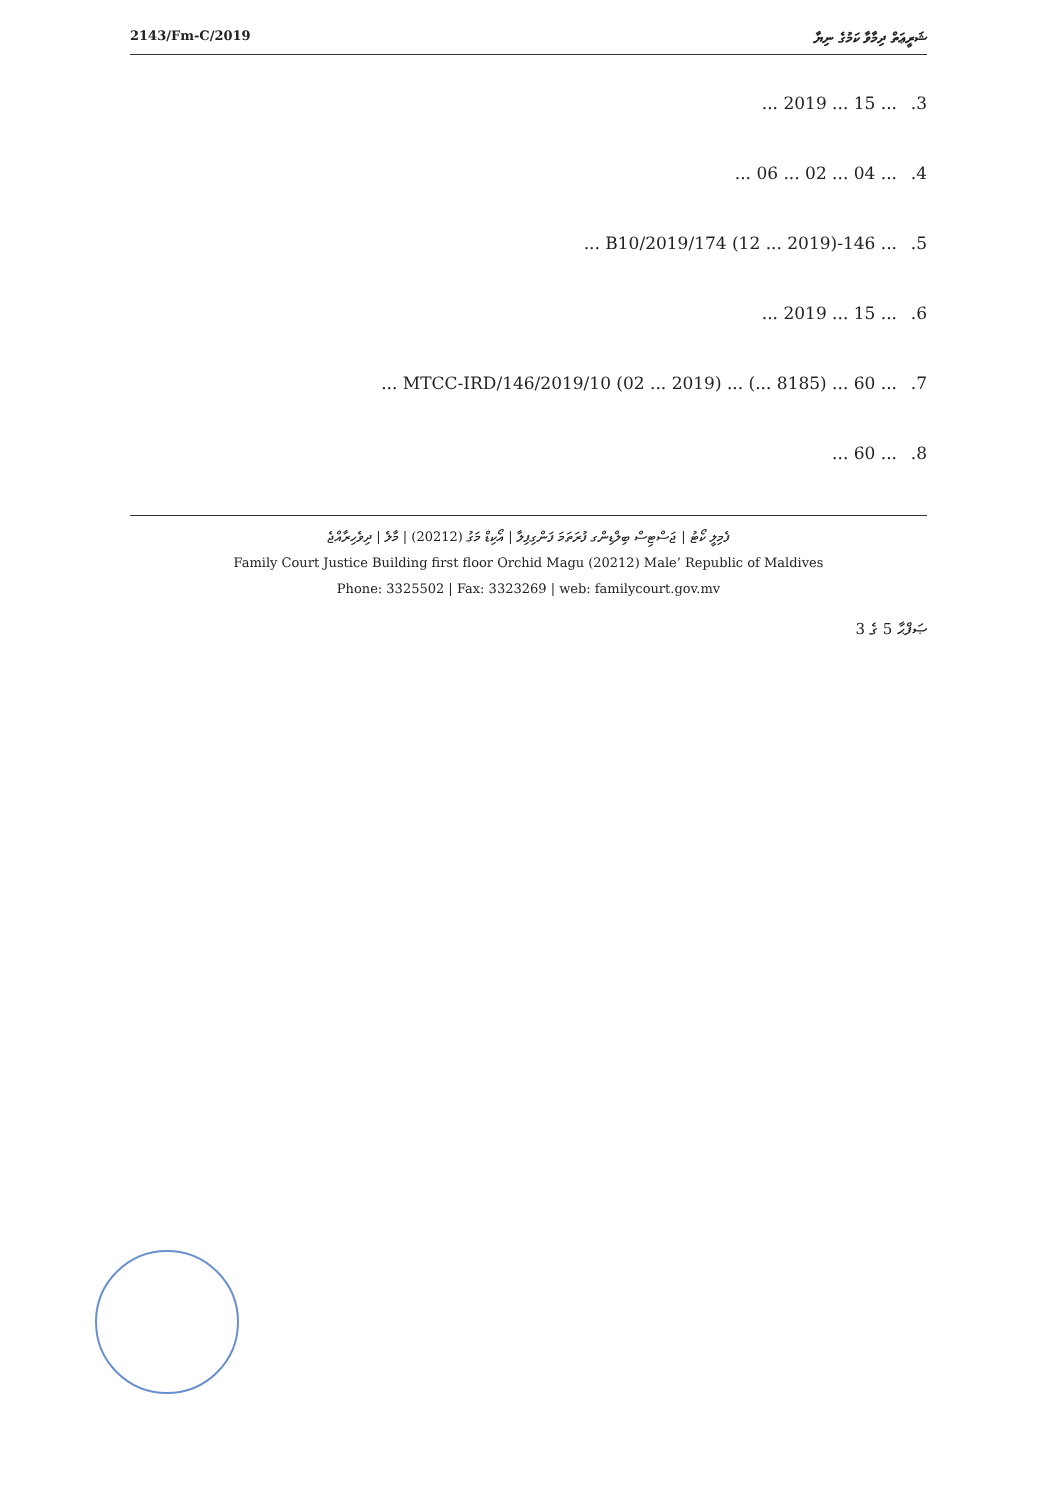2143/Fm-C/2019 ޝަރީޢަތް ދިމާވާ ކަމުގެ ނިޔާ
3.... 15 ... 2019 ...
4.... 04 ... 02 ... 06 ...
5.... 146-B10/2019/174 (12 ... 2019) ...
6.... 15 ... 2019 ...
7.... 60 ... (8185 ...) ... MTCC-IRD/146/2019/10 (02 ... 2019) ...
8.... 60 ...
ފެމިލީ ކޯޓު | ޖަސްޓިސް ބިލްޑިންގ ފުރަތަމަ ފަންގިފިލާ | އޯކިޑް މަގު (20212) | މާލެ | ދިވެހިރާއްޖެ
Family Court Justice Building first floor Orchid Magu (20212) Male’ Republic of Maldives
Phone: 3325502 | Fax: 3323269 | web: familycourt.gov.mv
ޞަފްޙާ 5 ގެ 3